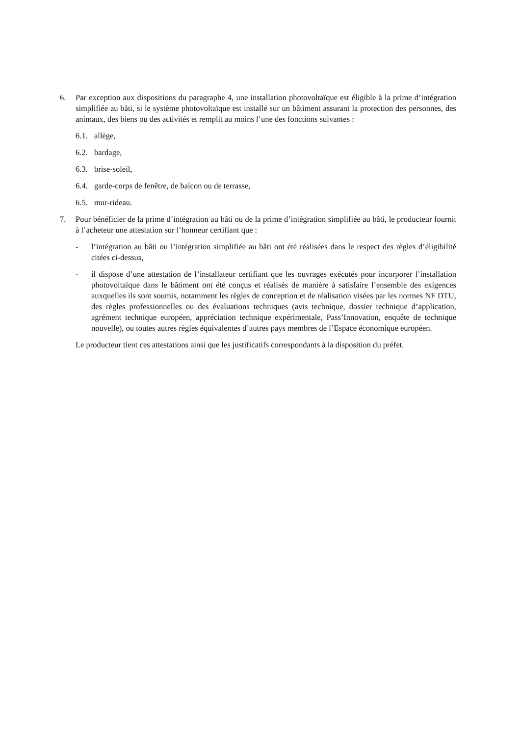6. Par exception aux dispositions du paragraphe 4, une installation photovoltaïque est éligible à la prime d’intégration simplifiée au bâti, si le système photovoltaïque est installé sur un bâtiment assurant la protection des personnes, des animaux, des biens ou des activités et remplit au moins l’une des fonctions suivantes :
6.1.
allège,
6.2.
bardage,
6.3.
brise-soleil,
6.4.
garde-corps de fenêtre, de balcon ou de terrasse,
6.5.
mur-rideau.
7. Pour bénéficier de la prime d’intégration au bâti ou de la prime d’intégration simplifiée au bâti, le producteur fournit à l’acheteur une attestation sur l’honneur certifiant que :
- l’intégration au bâti ou l’intégration simplifiée au bâti ont été réalisées dans le respect des règles d’éligibilité citées ci-dessus,
- il dispose d’une attestation de l’installateur certifiant que les ouvrages exécutés pour incorporer l’installation photovoltaïque dans le bâtiment ont été conçus et réalisés de manière à satisfaire l’ensemble des exigences auxquelles ils sont soumis, notamment les règles de conception et de réalisation visées par les normes NF DTU, des règles professionnelles ou des évaluations techniques (avis technique, dossier technique d’application, agrément technique européen, appréciation technique expérimentale, Pass’Innovation, enquête de technique nouvelle), ou toutes autres règles équivalentes d’autres pays membres de l’Espace économique européen.
Le producteur tient ces attestations ainsi que les justificatifs correspondants à la disposition du préfet.